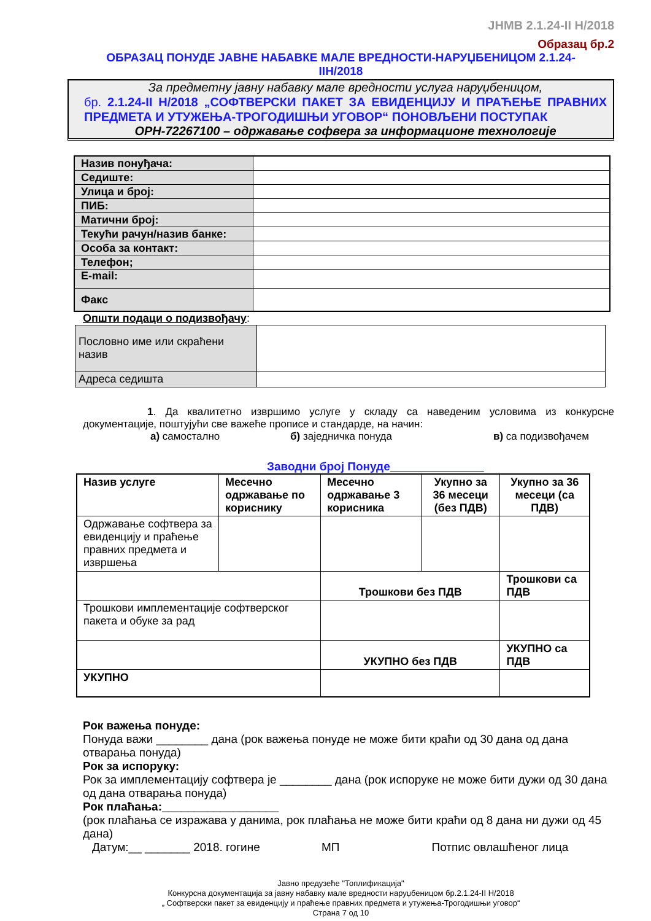JHMB 2.1.24-II H/2018
Образац бр.2
ОБРАЗАЦ ПОНУДЕ ЈАВНЕ НАБАВКЕ МАЛЕ ВРЕДНОСТИ-НАРУЏБЕНИЦОМ 2.1.24-
IIH/2018
За предметну јавну набавку мале вредности услуга наруџбеницом,
бр. 2.1.24-II H/2018 „СОФТВЕРСКИ ПАКЕТ ЗА ЕВИДЕНЦИЈУ И ПРАЋЕЊЕ ПРАВНИХ ПРЕДМЕТА И УТУЖЕЊА-ТРОГОДИШЊИ УГОВОР“ ПОНОВЉЕНИ ПОСТУПАК
ОРН-72267100 – одржавање софвера за информационе технологије
| Назив понуђача: | |
| Седиште: | |
| Улица и број: | |
| ПИБ: | |
| Матични број: | |
| Текући рачун/назив банке: | |
| Особа за контакт: | |
| Телефон; | |
| E-mail: | |
| Факс | |
Општи подаци о подизвођачу:
| Пословно име или скраћени назив | |
| Адреса седишта | |
1. Да квалитетно извршимо услуге у складу са наведеним условима из конкурсне документације, поштујући све важеће прописе и стандарде, на начин:
а) самостално б) заједничка понуда в) са подизвођачем
Заводни број Понуде
| Назив услуге | Месечно одржавање по кориснику | Месечно одржавање 3 корисника | Укупно за 36 месеци (без ПДВ) | Укупно за 36 месеци (са ПДВ) |
| Одржавање софтвера за евиденцију и праћење правних предмета и извршења | | | | |
| | | Трошкови без ПДВ | | Трошкови са ПДВ |
| Трошкови имплементације софтверског пакета и обуке за рад | | | | |
| | | УКУПНО без ПДВ | | УКУПНО са ПДВ |
| УКУПНО | | | | |
Рок важења понуде:
Понуда важи ________ дана (рок важења понуде не може бити краћи од 30 дана од дана отварања понуда)
Рок за испоруку:
Рок за имплементацију софтвера је ________ дана (рок испоруке не може бити дужи од 30 дана од дана отварања понуда)
Рок плаћања:__________________
(рок плаћања се изражава у данима, рок плаћања не може бити краћи од 8 дана ни дужи од 45 дана)
Датум:__ _______ 2018. гогине МП Потпис овлашћеног лица
Јавно предузеће "Топлификација"
Конкурсна документација за јавну набавку мале вредности наруџбеницом бр.2.1.24-II H/2018
„ Софтверски пакет за евиденцију и праћење правних предмета и утужења-Трогодишњи уговор“
Страна 7 од 10